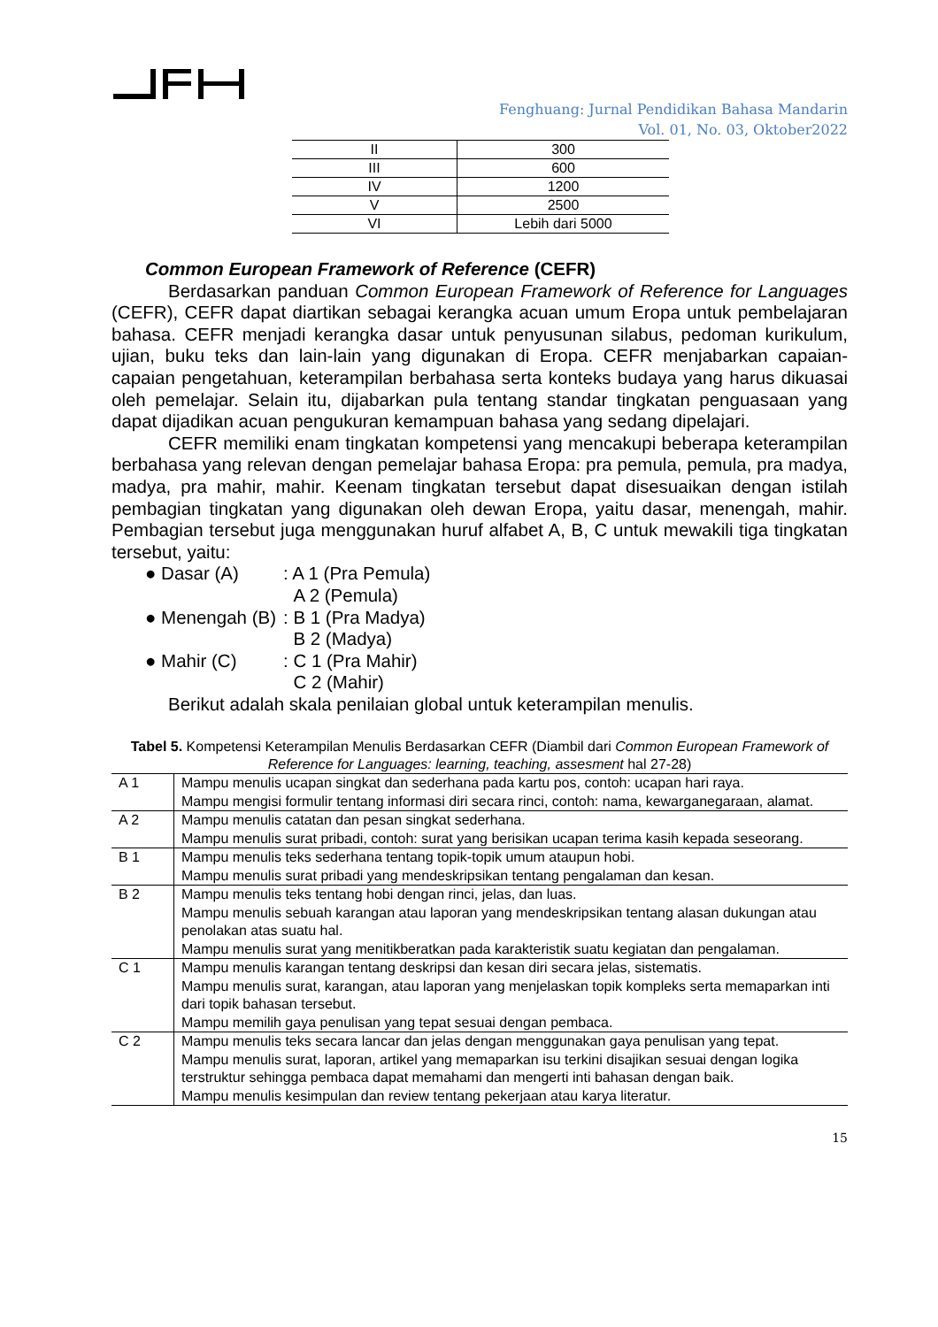Fenghuang: Jurnal Pendidikan Bahasa Mandarin
Vol. 01, No. 03, Oktober2022
| II | 300 |
| III | 600 |
| IV | 1200 |
| V | 2500 |
| VI | Lebih dari 5000 |
Common European Framework of Reference (CEFR)
Berdasarkan panduan Common European Framework of Reference for Languages (CEFR), CEFR dapat diartikan sebagai kerangka acuan umum Eropa untuk pembelajaran bahasa. CEFR menjadi kerangka dasar untuk penyusunan silabus, pedoman kurikulum, ujian, buku teks dan lain-lain yang digunakan di Eropa. CEFR menjabarkan capaian-capaian pengetahuan, keterampilan berbahasa serta konteks budaya yang harus dikuasai oleh pemelajar. Selain itu, dijabarkan pula tentang standar tingkatan penguasaan yang dapat dijadikan acuan pengukuran kemampuan bahasa yang sedang dipelajari.
CEFR memiliki enam tingkatan kompetensi yang mencakupi beberapa keterampilan berbahasa yang relevan dengan pemelajar bahasa Eropa: pra pemula, pemula, pra madya, madya, pra mahir, mahir. Keenam tingkatan tersebut dapat disesuaikan dengan istilah pembagian tingkatan yang digunakan oleh dewan Eropa, yaitu dasar, menengah, mahir. Pembagian tersebut juga menggunakan huruf alfabet A, B, C untuk mewakili tiga tingkatan tersebut, yaitu:
● Dasar (A): A 1 (Pra Pemula)
A 2 (Pemula)
● Menengah (B): B 1 (Pra Madya)
B 2 (Madya)
● Mahir (C): C 1 (Pra Mahir)
C 2 (Mahir)
Berikut adalah skala penilaian global untuk keterampilan menulis.
Tabel 5. Kompetensi Keterampilan Menulis Berdasarkan CEFR (Diambil dari Common European Framework of Reference for Languages: learning, teaching, assesment hal 27-28)
| A 1 | Mampu menulis ucapan singkat dan sederhana pada kartu pos, contoh: ucapan hari raya. Mampu mengisi formulir tentang informasi diri secara rinci, contoh: nama, kewarganegaraan, alamat. |
| A 2 | Mampu menulis catatan dan pesan singkat sederhana. Mampu menulis surat pribadi, contoh: surat yang berisikan ucapan terima kasih kepada seseorang. |
| B 1 | Mampu menulis teks sederhana tentang topik-topik umum ataupun hobi. Mampu menulis surat pribadi yang mendeskripsikan tentang pengalaman dan kesan. |
| B 2 | Mampu menulis teks tentang hobi dengan rinci, jelas, dan luas. Mampu menulis sebuah karangan atau laporan yang mendeskripsikan tentang alasan dukungan atau penolakan atas suatu hal. Mampu menulis surat yang menitikberatkan pada karakteristik suatu kegiatan dan pengalaman. |
| C 1 | Mampu menulis karangan tentang deskripsi dan kesan diri secara jelas, sistematis. Mampu menulis surat, karangan, atau laporan yang menjelaskan topik kompleks serta memaparkan inti dari topik bahasan tersebut. Mampu memilih gaya penulisan yang tepat sesuai dengan pembaca. |
| C 2 | Mampu menulis teks secara lancar dan jelas dengan menggunakan gaya penulisan yang tepat. Mampu menulis surat, laporan, artikel yang memaparkan isu terkini disajikan sesuai dengan logika terstruktur sehingga pembaca dapat memahami dan mengerti inti bahasan dengan baik. Mampu menulis kesimpulan dan review tentang pekerjaan atau karya literatur. |
15